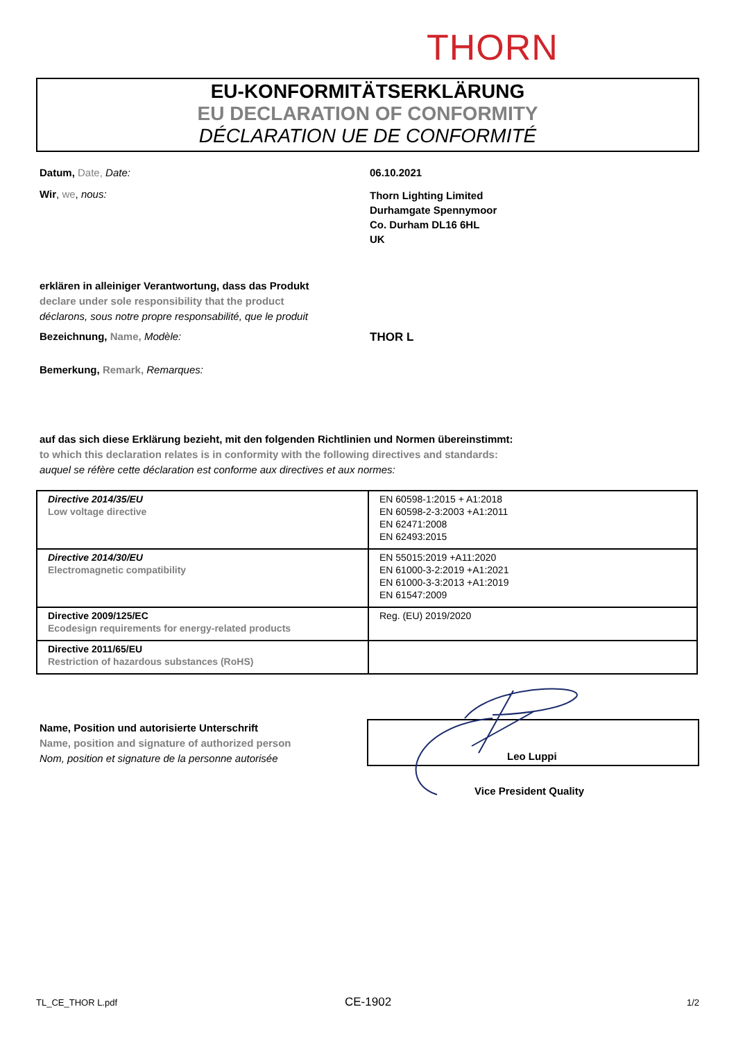THORN
EU-KONFORMITÄTSERKLÄRUNG
EU DECLARATION OF CONFORMITY
DÉCLARATION UE DE CONFORMITÉ
Datum, Date, Date: 06.10.2021
Wir, we, nous:
Thorn Lighting Limited
Durhamgate Spennymoor
Co. Durham DL16 6HL
UK
erklären in alleiniger Verantwortung, dass das Produkt
declare under sole responsibility that the product
déclarons, sous notre propre responsabilité, que le produit
Bezeichnung, Name, Modèle: THOR L
Bemerkung, Remark, Remarques:
auf das sich diese Erklärung bezieht, mit den folgenden Richtlinien und Normen übereinstimmt:
to which this declaration relates is in conformity with the following directives and standards:
auquel se réfère cette déclaration est conforme aux directives et aux normes:
| Directive 2014/35/EU Low voltage directive | EN 60598-1:2015 + A1:2018 EN 60598-2-3:2003 +A1:2011 EN 62471:2008 EN 62493:2015 |
| Directive 2014/30/EU Electromagnetic compatibility | EN 55015:2019 +A11:2020 EN 61000-3-2:2019 +A1:2021 EN 61000-3-3:2013 +A1:2019 EN 61547:2009 |
| Directive 2009/125/EC Ecodesign requirements for energy-related products | Reg. (EU) 2019/2020 |
| Directive 2011/65/EU Restriction of hazardous substances (RoHS) | |
Name, Position und autorisierte Unterschrift
Name, position and signature of authorized person
Nom, position et signature de la personne autorisée
Leo Luppi
Vice President Quality
TL_CE_THOR L.pdf CE-1902 1/2